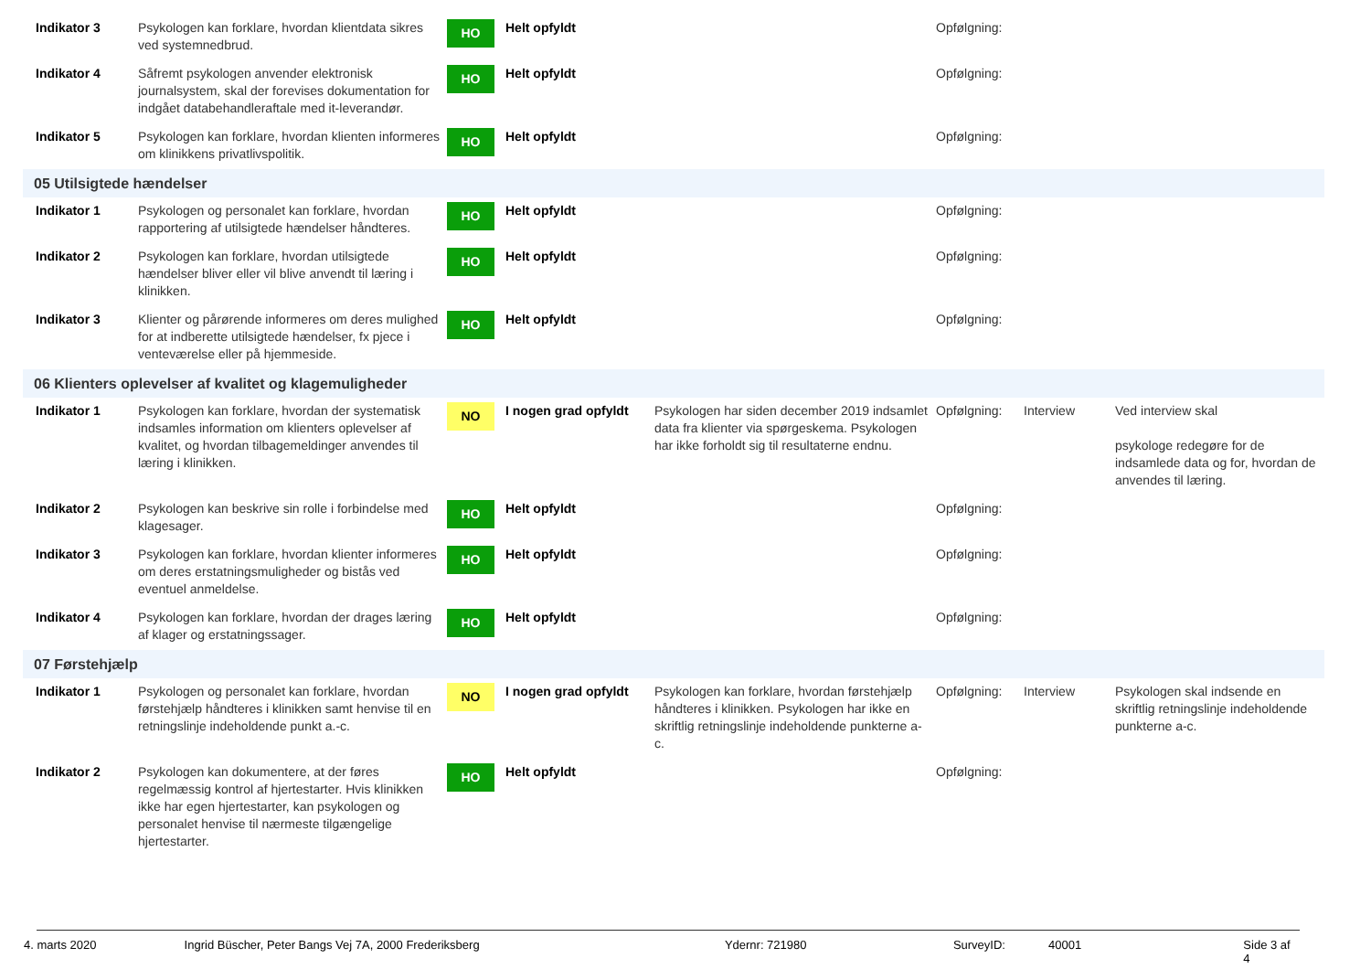| Indikator 3 | Psykologen kan forklare, hvordan klientdata sikres ved systemnedbrud. | HO | Helt opfyldt | | Opfølgning: | | |
| Indikator 4 | Såfremt psykologen anvender elektronisk journalsystem, skal der forevises dokumentation for indgået databehandleraftale med it-leverandør. | HO | Helt opfyldt | | Opfølgning: | | |
| Indikator 5 | Psykologen kan forklare, hvordan klienten informeres om klinikkens privatlivspolitik. | HO | Helt opfyldt | | Opfølgning: | | |
| 05 Utilsigtede hændelser | | | | | | | |
| Indikator 1 | Psykologen og personalet kan forklare, hvordan rapportering af utilsigtede hændelser håndteres. | HO | Helt opfyldt | | Opfølgning: | | |
| Indikator 2 | Psykologen kan forklare, hvordan utilsigtede hændelser bliver eller vil blive anvendt til læring i klinikken. | HO | Helt opfyldt | | Opfølgning: | | |
| Indikator 3 | Klienter og pårørende informeres om deres mulighed for at indberette utilsigtede hændelser, fx pjece i venteværelse eller på hjemmeside. | HO | Helt opfyldt | | Opfølgning: | | |
| 06 Klienters oplevelser af kvalitet og klagemuligheder | | | | | | | |
| Indikator 1 | Psykologen kan forklare, hvordan der systematisk indsamles information om klienters oplevelser af kvalitet, og hvordan tilbagemeldinger anvendes til læring i klinikken. | NO | I nogen grad opfyldt | Psykologen har siden december 2019 indsamlet data fra klienter via spørgeskema. Psykologen har ikke forholdt sig til resultaterne endnu. | Opfølgning: | Interview | Ved interview skal psykologe redegøre for de indsamlede data og for, hvordan de anvendes til læring. |
| Indikator 2 | Psykologen kan beskrive sin rolle i forbindelse med klagesager. | HO | Helt opfyldt | | Opfølgning: | | |
| Indikator 3 | Psykologen kan forklare, hvordan klienter informeres om deres erstatningsmuligheder og bistås ved eventuel anmeldelse. | HO | Helt opfyldt | | Opfølgning: | | |
| Indikator 4 | Psykologen kan forklare, hvordan der drages læring af klager og erstatningssager. | HO | Helt opfyldt | | Opfølgning: | | |
| 07 Førstehjælp | | | | | | | |
| Indikator 1 | Psykologen og personalet kan forklare, hvordan førstehjælp håndteres i klinikken samt henvise til en retningslinje indeholdende punkt a.-c. | NO | I nogen grad opfyldt | Psykologen kan forklare, hvordan førstehjælp håndteres i klinikken. Psykologen har ikke en skriftlig retningslinje indeholdende punkterne a-c. | Opfølgning: | Interview | Psykologen skal indsende en skriftlig retningslinje indeholdende punkterne a-c. |
| Indikator 2 | Psykologen kan dokumentere, at der føres regelmæssig kontrol af hjertestarter. Hvis klinikken ikke har egen hjertestarter, kan psykologen og personalet henvise til nærmeste tilgængelige hjertestarter. | HO | Helt opfyldt | | Opfølgning: | | |
4. marts 2020 Ingrid Büscher, Peter Bangs Vej 7A, 2000 Frederiksberg Ydernr: 721980 SurveyID: 40001 Side 3 af 4